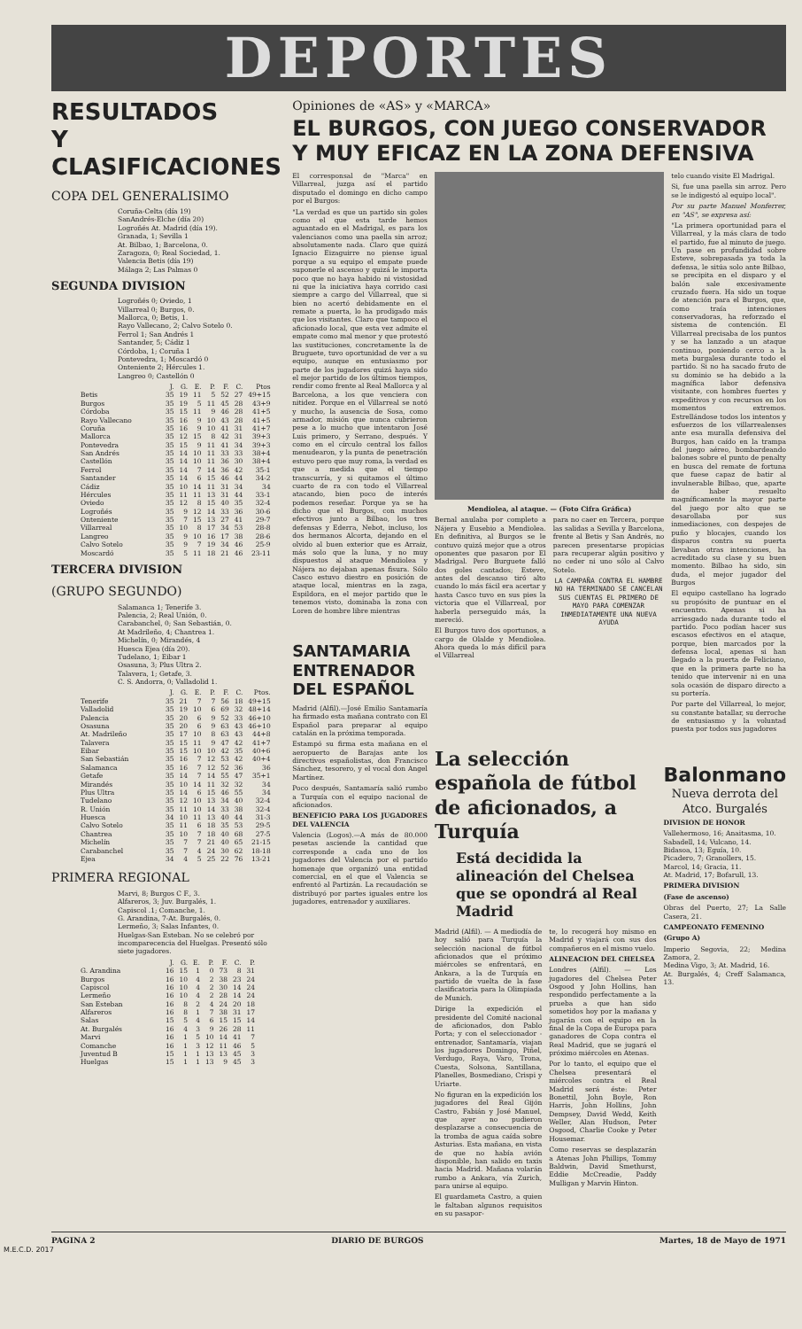DEPORTES
RESULTADOS
Y CLASIFICACIONES
COPA DEL GENERALISIMO
Coruña-Celta (día 19)
SanAndrés-Elche (día 20)
Logroñés At. Madrid (día 19).
Granada, 1; Sevilla 1
At. Bilbao, 1; Barcelona, 0.
Zaragoza, 0; Real Sociedad, 1.
Valencia Betis (día 19)
Málaga 2; Las Palmas 0
SEGUNDA DIVISION
Logroñés 0; Oviedo, 1
Villarreal 0; Burgos, 0.
Mallorca, 0; Betis, 1.
Rayo Vallecano, 2; Calvo Sotelo 0.
Ferrol 1; San Andrés 1
Santander, 5; Cádiz 1
Córdoba, 1; Coruña 1
Pontevedra, 1; Moscardó 0
Onteniente 2; Hércules 1.
Langreo 0; Castellón 0
| | J. | G. | E. | P. | F. | C. | Ptos |
| --- | --- | --- | --- | --- | --- | --- | --- |
| Betis | 35 | 19 | 11 | 5 | 52 | 27 | 49+15 |
| Burgos | 35 | 19 | 5 | 11 | 45 | 28 | 43+9 |
| Córdoba | 35 | 15 | 11 | 9 | 46 | 28 | 41+5 |
| Rayo Vallecano | 35 | 16 | 9 | 10 | 43 | 28 | 41+5 |
| Coruña | 35 | 16 | 9 | 10 | 41 | 31 | 41+7 |
| Mallorca | 35 | 12 | 15 | 8 | 42 | 31 | 39+3 |
| Pontevedra | 35 | 15 | 9 | 11 | 41 | 34 | 39+3 |
| San Andrés | 35 | 14 | 10 | 11 | 33 | 33 | 38+4 |
| Castellón | 35 | 14 | 10 | 11 | 36 | 30 | 38+4 |
| Ferrol | 35 | 14 | 7 | 14 | 36 | 42 | 35-1 |
| Santander | 35 | 14 | 6 | 15 | 46 | 44 | 34-2 |
| Cádiz | 35 | 10 | 14 | 11 | 31 | 34 | 34 |
| Hércules | 35 | 11 | 11 | 13 | 31 | 44 | 33-1 |
| Oviedo | 35 | 12 | 8 | 15 | 40 | 35 | 32-4 |
| Logroñés | 35 | 9 | 12 | 14 | 33 | 36 | 30-6 |
| Onteniente | 35 | 7 | 15 | 13 | 27 | 41 | 29-7 |
| Villarreal | 35 | 10 | 8 | 17 | 34 | 53 | 28-8 |
| Langreo | 35 | 9 | 10 | 16 | 17 | 38 | 28-6 |
| Calvo Sotelo | 35 | 9 | 7 | 19 | 34 | 46 | 25-9 |
| Moscardó | 35 | 5 | 11 | 18 | 21 | 46 | 23-11 |
TERCERA DIVISION
(GRUPO SEGUNDO)
Salamanca 1; Tenerife 3.
Palencia, 2; Real Unión, 0.
Carabanchel, 0; San Sebastián, 0.
At Madrileño, 4; Chantrea 1.
Michelín, 0; Mirandés, 4
Huesca Ejea (día 20).
Tudelano, 1; Eibar 1
Osasuna, 3; Plus Ultra 2.
Talavera, 1; Getafe, 3.
C. S. Andorra, 0; Valladolid 1.
| | J. | G. | E. | P. | F. | C. | Ptos. |
| --- | --- | --- | --- | --- | --- | --- | --- |
| Tenerife | 35 | 21 | 7 | 7 | 56 | 18 | 49+15 |
| Valladolid | 35 | 19 | 10 | 6 | 69 | 32 | 48+14 |
| Palencia | 35 | 20 | 6 | 9 | 52 | 33 | 46+10 |
| Osasuna | 35 | 20 | 6 | 9 | 63 | 43 | 46+10 |
| At. Madrileño | 35 | 17 | 10 | 8 | 63 | 43 | 44+8 |
| Talavera | 35 | 15 | 11 | 9 | 47 | 42 | 41+7 |
| Eibar | 35 | 15 | 10 | 10 | 42 | 35 | 40+6 |
| San Sebastián | 35 | 16 | 7 | 12 | 53 | 42 | 40+4 |
| Salamanca | 35 | 16 | 7 | 12 | 52 | 36 | 36 |
| Getafe | 35 | 14 | 7 | 14 | 55 | 47 | 35+1 |
| Mirandés | 35 | 10 | 14 | 11 | 32 | 32 | 34 |
| Plus Ultra | 35 | 14 | 6 | 15 | 46 | 55 | 34 |
| Tudelano | 35 | 12 | 10 | 13 | 34 | 40 | 32-4 |
| R. Unión | 35 | 11 | 10 | 14 | 33 | 38 | 32-4 |
| Huesca | 34 | 10 | 11 | 13 | 40 | 44 | 31-3 |
| Calvo Sotelo | 35 | 11 | 6 | 18 | 35 | 53 | 29-5 |
| Chantrea | 35 | 10 | 7 | 18 | 40 | 68 | 27-5 |
| Michelín | 35 | 7 | 7 | 21 | 40 | 65 | 21-15 |
| Carabanchel | 35 | 7 | 4 | 24 | 30 | 62 | 18-18 |
| Ejea | 34 | 4 | 5 | 25 | 22 | 76 | 13-21 |
PRIMERA REGIONAL
Marvi, 8; Burgos C F., 3.
Alfareros, 3; Juv. Burgalés, 1.
Capiscol .1; Comanche, 1.
G. Arandina, 7-At. Burgalés, 0.
Lermeño, 3; Salas Infantes, 0.
Huelgas-San Esteban. No se celebró por incomparecencia del Huelgas. Presentó sólo siete jugadores.
| | J. | G. | E. | P. | F. | C. | P. |
| --- | --- | --- | --- | --- | --- | --- | --- |
| G. Arandina | 16 | 15 | 1 | 0 | 73 | 8 | 31 |
| Burgos | 16 | 10 | 4 | 2 | 38 | 23 | 24 |
| Capiscol | 16 | 10 | 4 | 2 | 30 | 14 | 24 |
| Lermeño | 16 | 10 | 4 | 2 | 28 | 14 | 24 |
| San Esteban | 16 | 8 | 2 | 4 | 24 | 20 | 18 |
| Alfareros | 16 | 8 | 1 | 7 | 38 | 31 | 17 |
| Salas | 15 | 5 | 4 | 6 | 15 | 15 | 14 |
| At. Burgalés | 16 | 4 | 3 | 9 | 26 | 28 | 11 |
| Marvi | 16 | 1 | 5 | 10 | 14 | 41 | 7 |
| Comanche | 16 | 1 | 3 | 12 | 11 | 46 | 5 |
| Juventud B | 15 | 1 | 1 | 13 | 13 | 45 | 3 |
| Huelgas | 15 | 1 | 1 | 13 | 9 | 45 | 3 |
Opiniones de «AS» y «MARCA»
EL BURGOS, CON JUEGO CONSERVADOR
Y MUY EFICAZ EN LA ZONA DEFENSIVA
El corresponsal de "Marca" en Villarreal, juzga así el partido disputado el domingo en dicho campo por el Burgos:
"La verdad es que un partido sin goles como el que esta tarde hemos aguantado en el Madrigal, es para los valencianos como una paella sin arroz; absolutamente nada. Claro que quizá Ignacio Eizaguirre no piense igual porque a su equipo el empate puede suponerle el ascenso y quizá le importa poco que no haya habido ni vistosidad ni que la iniciativa haya corrido casi siempre a cargo del Villarreal, que si bien no acertó debidamente en el remate a puerta, lo ha prodigado más que los visitantes. Claro que tampoco el aficionado local, que esta vez admite el empate como mal menor y que protestó las sustituciones, concretamente la de Bruguete, tuvo oportunidad de ver a su equipo, aunque en entusiasmo por parte de los jugadores quizá haya sido el mejor partido de los últimos tiempos, rendir como frente al Real Mallorca y al Barcelona, a los que venciera con nitidez. Porque en el Villarreal se notó y mucho, la ausencia de Sosa, como armador, misión que nunca cubrieron pese a lo mucho que intentaron José Luis primero, y Serrano, después. Y como en el círculo central los fallos menudearon, y la punta de penetración estuvo pero que muy roma, la verdad es que a medida que el tiempo transcurría, y si quitamos el último cuarto de ra con todo el Villarreal atacando, bien poco de interés podemos reseñar. Porque ya se ha dicho que el Burgos, con muchos efectivos junto a Bilbao, los tres defensas y Ederra, Nebot, incluso, los dos hermanos Alcorta, dejando en el olvido al buen exterior que es Arraiz, más solo que la luna, y no muy dispuestos al ataque Mendiolea y Nájera no dejaban apenas fisura. Sólo Casco estuvo diestro en posición de ataque local, mientras en la zaga, Espildora, en el mejor partido que le tenemos visto, dominaba la zona con Loren de hombre libre mientras
SANTAMARIA ENTRENADOR DEL ESPAÑOL
Madrid (Alfil).—José Emilio Santamaría ha firmado esta mañana contrato con El Español para preparar al equipo catalán en la próxima temporada.
Estampó su firma esta mañana en el aeropuerto de Barajas ante los directivos españolistas, don Francisco Sánchez, tesorero, y el vocal don Angel Martínez.
Poco después, Santamaría salió rumbo a Turquía con el equipo nacional de aficionados.
BENEFICIO PARA LOS JUGADORES DEL VALENCIA
Valencia (Logos).—A más de 80.000 pesetas asciende la cantidad que corresponde a cada uno de los jugadores del Valencia por el partido homenaje que organizó una entidad comercial, en el que el Valencia se enfrentó al Partizán. La recaudación se distribuyó por partes iguales entre los jugadores, entrenador y auxiliares.
Mendiolea, al ataque. — (Foto Cifra Gráfica)
Bernal anulaba por completo a Nájera y Eusebio a Mendiolea. En definitiva, al Burgos se le contuvo quizá mejor que a otros oponentes que pasaron por El Madrigal. Pero Burguete falló dos goles cantados; Esteve, antes del descanso tiró alto cuando lo más fácil era acertar y hasta Casco tuvo en sus pies la victoria que el Villarreal, por haberla perseguido más, la mereció.
El Burgos tuvo dos oportunos, a cargo de Olalde y Mendiolea. Ahora queda lo más difícil para el Villarreal
para no caer en Tercera, porque las salidas a Sevilla y Barcelona, frente al Betis y San Andrés, no parecen presentarse propicias para recuperar algún positivo y no ceder ni uno sólo al Calvo Sotelo.
LA CAMPAÑA CONTRA EL HAMBRE NO HA TERMINADO SE CANCELAN SUS CUENTAS EL PRIMERO DE MAYO PARA COMENZAR INMEDIATAMENTE UNA NUEVA AYUDA
telo cuando visite El Madrigal.
Si, fue una paella sin arroz. Pero se le indigestó al equipo local".
Por su parte Manuel Monferrer, en "AS", se expresa así:
"La primera oportunidad para el Villarreal, y la más clara de todo el partido, fue al minuto de juego. Un pase en profundidad sobre Esteve, sobrepasada ya toda la defensa, le sitúa solo ante Bilbao, se precipita en el disparo y el balón sale excesivamente cruzado fuera. Ha sido un toque de atención para el Burgos, que, como traía intenciones conservadoras, ha reforzado el sistema de contención. El Villarreal precisaba de los puntos y se ha lanzado a un ataque continuo, poniendo cerco a la meta burgalesa durante todo el partido. Si no ha sacado fruto de su dominio se ha debido a la magnífica labor defensiva visitante, con hombres fuertes y expeditivos y con recursos en los momentos extremos. Estrellándose todos los intentos y esfuerzos de los villarrealenses ante esa muralla defensiva del Burgos, han caído en la trampa del juego aéreo, bombardeando balones sobre el punto de penalty en busca del remate de fortuna que fuese capaz de batir al invulnerable Bilbao, que, aparte de haber resuelto magníficamente la mayor parte del juego por alto que se desarollaba por sus inmediaciones, con despejes de puño y blocajes, cuando los disparos contra su puerta llevaban otras intenciones, ha acreditado su clase y su buen momento. Bilbao ha sido, sin duda, el mejor jugador del Burgos
El equipo castellano ha logrado su propósito de puntuar en el encuentro. Apenas si ha arriesgado nada durante todo el partido. Poco podían hacer sus escasos efectivos en el ataque, porque, bien marcados por la defensa local, apenas si han llegado a la puerta de Feliciano, que en la primera parte no ha tenido que intervenir ni en una sola ocasión de disparo directo a su portería.
Por parte del Villarreal, lo mejor, su constante batallar, su derroche de entusiasmo y la voluntad puesta por todos sus jugadores
La selección española de fútbol de aficionados, a Turquía
Está decidida la alineación del Chelsea que se opondrá al Real Madrid
Madrid (Alfil). — A mediodía de hoy salió para Turquía la selección nacional de fútbol aficionados que el próximo miércoles se enfrentará, en Ankara, a la de Turquía en partido de vuelta de la fase clasificatoria para la Olimpiada de Munich.
Dirige la expedición el presidente del Comité nacional de aficionados, don Pablo Porta; y con el seleccionador - entrenador, Santamaría, viajan los jugadores Domingo, Piñel, Verdugo, Raya, Varo, Trona, Cuesta, Solsona, Santillana, Planelles, Bosmediano, Crispi y Uriarte.
No figuran en la expedición los jugadores del Real Gijón Castro, Fabián y José Manuel, que ayer no pudieron desplazarse a consecuencia de la tromba de agua caída sobre Asturias. Esta mañana, en vista de que no había avión disponible, han salido en taxis hacia Madrid. Mañana volarán rumbo a Ankara, vía Zurich, para unirse al equipo.
El guardameta Castro, a quien le faltaban algunos requisitos en su pasapor-
te, lo recogerá hoy mismo en Madrid y viajará con sus dos compañeros en el mismo vuelo.
ALINEACION DEL CHELSEA
Londres (Alfil). — Los jugadores del Chelsea Peter Osgood y John Hollins, han respondido perfectamente a la prueba a que han sido sometidos hoy por la mañana y jugarán con el equipo en la final de la Copa de Europa para ganadores de Copa contra el Real Madrid, que se jugará el próximo miércoles en Atenas.
Por lo tanto, el equipo que el Chelsea presentará el miércoles contra el Real Madrid será éste: Peter Bonettil, John Boyle, Ron Harris, John Hollins, John Dempsey, David Wedd, Keith Weller, Alan Hudson, Peter Osgood, Charlie Cooke y Peter Housemar.
Como reservas se desplazarán a Atenas John Phillips, Tommy Baldwin, David Smethurst, Eddie McCreadie, Paddy Mulligan y Marvin Hinton.
Balonmano
Nueva derrota del Atco. Burgalés
DIVISION DE HONOR
Vallehermoso, 16; Anaitasma, 10.
Sabadell, 14; Vulcano, 14.
Bidasoa, 13; Eguía, 10.
Picadero, 7; Granollers, 15.
Marcol, 14; Gracia, 11.
At. Madrid, 17; Bofarull, 13.
PRIMERA DIVISION
(Fase de ascenso)
Obras del Puerto, 27; La Salle Casera, 21.
CAMPEONATO FEMENINO
(Grupo A)
Imperio Segovia, 22; Medina Zamora, 2.
Medina Vigo, 3; At. Madrid, 16.
At. Burgalés, 4; Creff Salamanca, 13.
PAGINA 2 DIARIO DE BURGOS Martes, 18 de Mayo de 1971
M.E.C.D. 2017